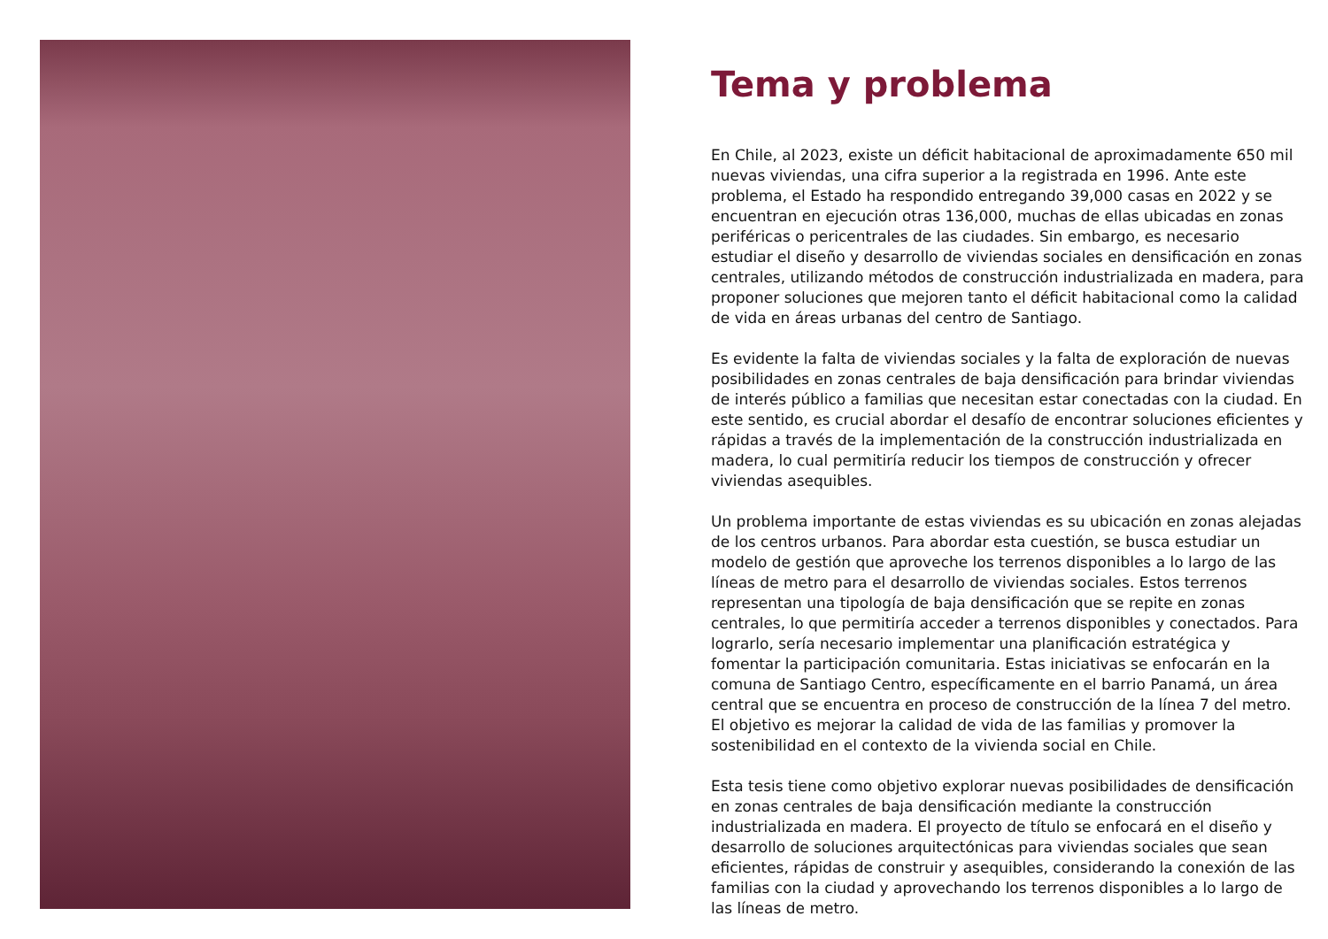Tema y problema
En Chile, al 2023, existe un déficit habitacional de aproximadamente 650 mil nuevas viviendas, una cifra superior a la registrada en 1996. Ante este problema, el Estado ha respondido entregando 39,000 casas en 2022 y se encuentran en ejecución otras 136,000, muchas de ellas ubicadas en zonas periféricas o pericentrales de las ciudades. Sin embargo, es necesario estudiar el diseño y desarrollo de viviendas sociales en densificación en zonas centrales, utilizando métodos de construcción industrializada en madera, para proponer soluciones que mejoren tanto el déficit habitacional como la calidad de vida en áreas urbanas del centro de Santiago.
Es evidente la falta de viviendas sociales y la falta de exploración de nuevas posibilidades en zonas centrales de baja densificación para brindar viviendas de interés público a familias que necesitan estar conectadas con la ciudad. En este sentido, es crucial abordar el desafío de encontrar soluciones eficientes y rápidas a través de la implementación de la construcción industrializada en madera, lo cual permitiría reducir los tiempos de construcción y ofrecer viviendas asequibles.
Un problema importante de estas viviendas es su ubicación en zonas alejadas de los centros urbanos. Para abordar esta cuestión, se busca estudiar un modelo de gestión que aproveche los terrenos disponibles a lo largo de las líneas de metro para el desarrollo de viviendas sociales. Estos terrenos representan una tipología de baja densificación que se repite en zonas centrales, lo que permitiría acceder a terrenos disponibles y conectados. Para lograrlo, sería necesario implementar una planificación estratégica y fomentar la participación comunitaria. Estas iniciativas se enfocarán en la comuna de Santiago Centro, específicamente en el barrio Panamá, un área central que se encuentra en proceso de construcción de la línea 7 del metro. El objetivo es mejorar la calidad de vida de las familias y promover la sostenibilidad en el contexto de la vivienda social en Chile.
Esta tesis tiene como objetivo explorar nuevas posibilidades de densificación en zonas centrales de baja densificación mediante la construcción industrializada en madera. El proyecto de título se enfocará en el diseño y desarrollo de soluciones arquitectónicas para viviendas sociales que sean eficientes, rápidas de construir y asequibles, considerando la conexión de las familias con la ciudad y aprovechando los terrenos disponibles a lo largo de las líneas de metro.